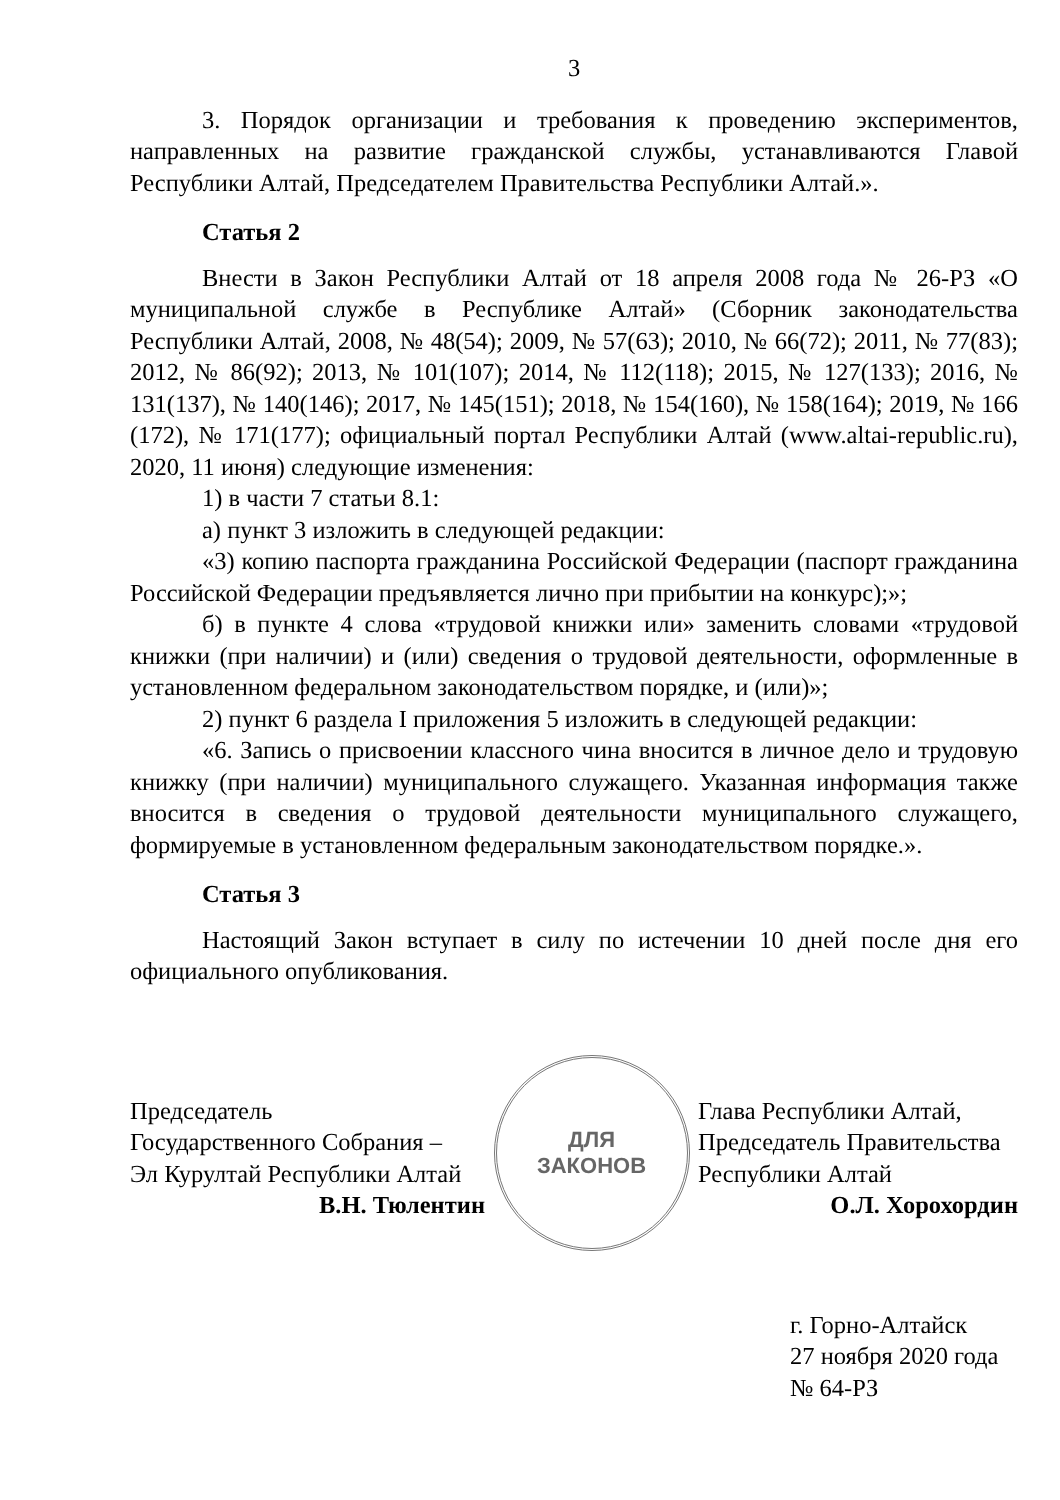3
3. Порядок организации и требования к проведению экспериментов, направленных на развитие гражданской службы, устанавливаются Главой Республики Алтай, Председателем Правительства Республики Алтай.».
Статья 2
Внести в Закон Республики Алтай от 18 апреля 2008 года № 26-РЗ «О муниципальной службе в Республике Алтай» (Сборник законодательства Республики Алтай, 2008, № 48(54); 2009, № 57(63); 2010, № 66(72); 2011, № 77(83); 2012, № 86(92); 2013, № 101(107); 2014, № 112(118); 2015, № 127(133); 2016, № 131(137), № 140(146); 2017, № 145(151); 2018, № 154(160), № 158(164); 2019, № 166 (172), № 171(177); официальный портал Республики Алтай (www.altai-republic.ru), 2020, 11 июня) следующие изменения:
1) в части 7 статьи 8.1:
а) пункт 3 изложить в следующей редакции:
«3) копию паспорта гражданина Российской Федерации (паспорт гражданина Российской Федерации предъявляется лично при прибытии на конкурс);»;
б) в пункте 4 слова «трудовой книжки или» заменить словами «трудовой книжки (при наличии) и (или) сведения о трудовой деятельности, оформленные в установленном федеральном законодательством порядке, и (или)»;
2) пункт 6 раздела I приложения 5 изложить в следующей редакции:
«6. Запись о присвоении классного чина вносится в личное дело и трудовую книжку (при наличии) муниципального служащего. Указанная информация также вносится в сведения о трудовой деятельности муниципального служащего, формируемые в установленном федеральным законодательством порядке.».
Статья 3
Настоящий Закон вступает в силу по истечении 10 дней после дня его официального опубликования.
Председатель
Государственного Собрания –
Эл Курултай Республики Алтай
В.Н. Тюлентин
ДЛЯ
ЗАКОНОВ
Глава Республики Алтай,
Председатель Правительства
Республики Алтай
О.Л. Хорохордин
г. Горно-Алтайск
27 ноября 2020 года
№ 64-РЗ